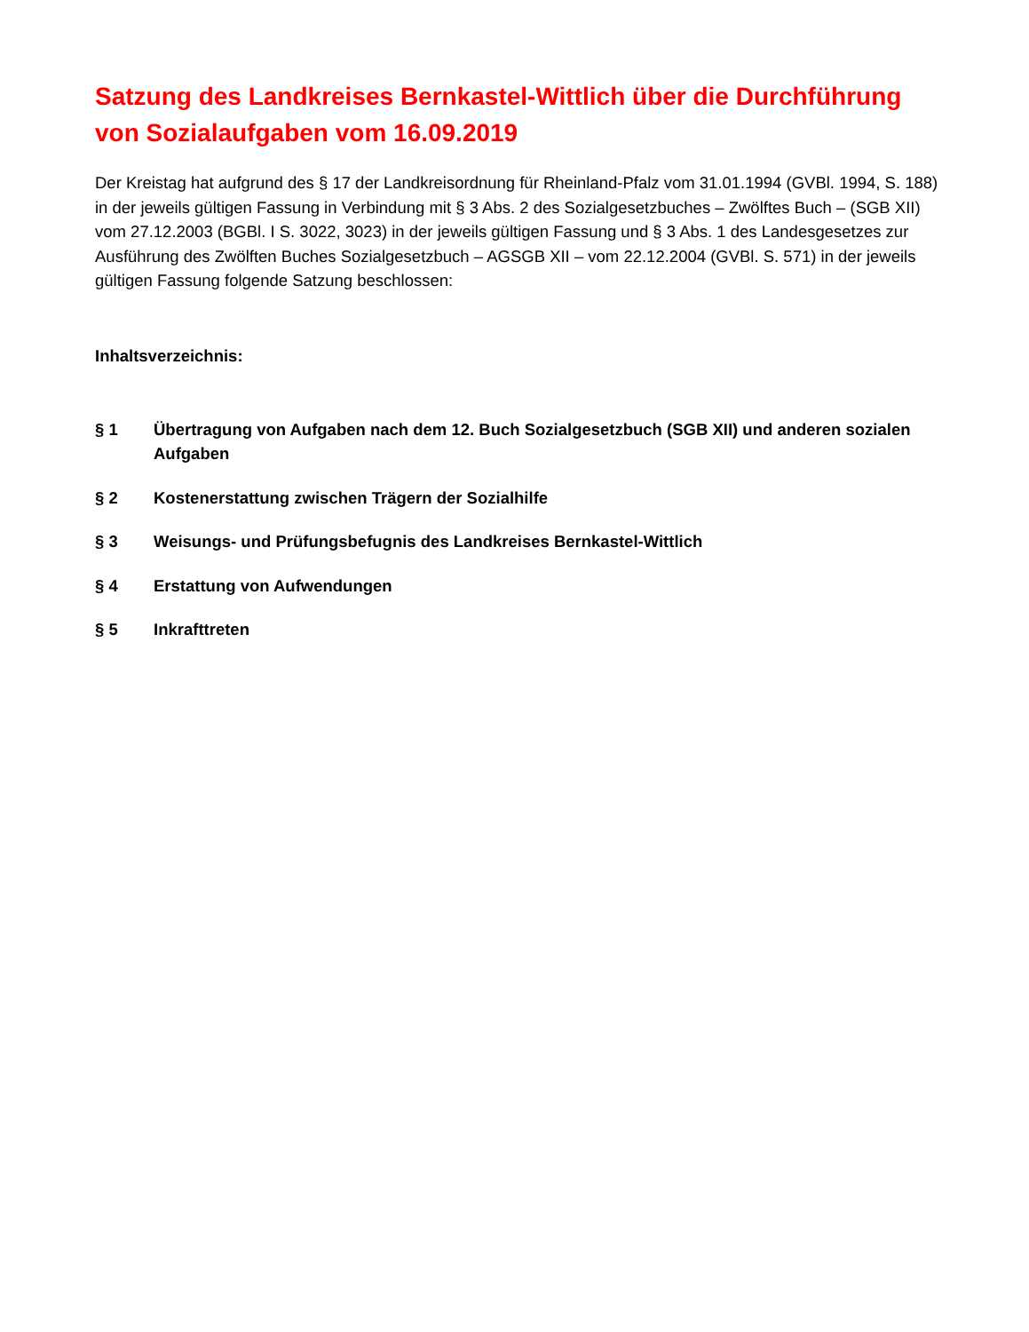Satzung des Landkreises Bernkastel-Wittlich über die Durchführung von Sozialaufgaben vom 16.09.2019
Der Kreistag hat aufgrund des § 17 der Landkreisordnung für Rheinland-Pfalz vom 31.01.1994 (GVBl. 1994, S. 188) in der jeweils gültigen Fassung in Verbindung mit § 3 Abs. 2 des Sozialgesetzbuches – Zwölftes Buch – (SGB XII) vom 27.12.2003 (BGBl. I S. 3022, 3023) in der jeweils gültigen Fassung und § 3 Abs. 1 des Landesgesetzes zur Ausführung des Zwölften Buches Sozialgesetzbuch – AGSGB XII – vom 22.12.2004 (GVBl. S. 571) in der jeweils gültigen Fassung folgende Satzung beschlossen:
Inhaltsverzeichnis:
§ 1 Übertragung von Aufgaben nach dem 12. Buch Sozialgesetzbuch (SGB XII) und anderen sozialen Aufgaben
§ 2 Kostenerstattung zwischen Trägern der Sozialhilfe
§ 3 Weisungs- und Prüfungsbefugnis des Landkreises Bernkastel-Wittlich
§ 4 Erstattung von Aufwendungen
§ 5 Inkrafttreten